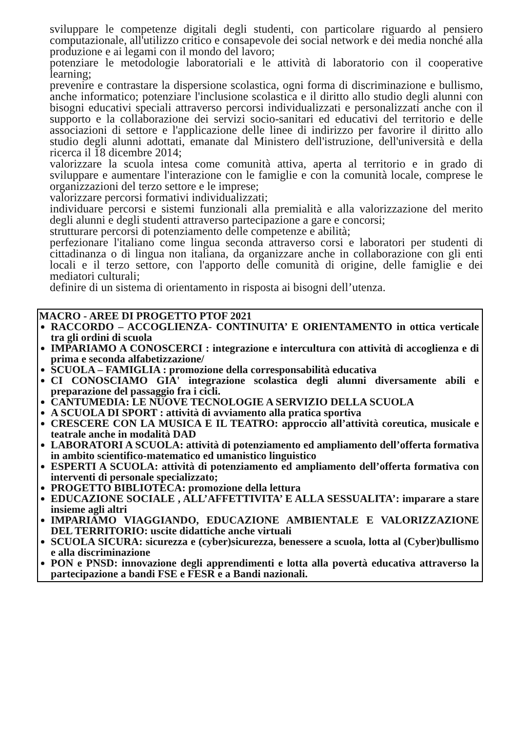sviluppare le competenze digitali degli studenti, con particolare riguardo al pensiero computazionale, all'utilizzo critico e consapevole dei social network e dei media nonché alla produzione e ai legami con il mondo del lavoro;
potenziare le metodologie laboratoriali e le attività di laboratorio con il cooperative learning;
prevenire e contrastare la dispersione scolastica, ogni forma di discriminazione e bullismo, anche informatico; potenziare l'inclusione scolastica e il diritto allo studio degli alunni con bisogni educativi speciali attraverso percorsi individualizzati e personalizzati anche con il supporto e la collaborazione dei servizi socio-sanitari ed educativi del territorio e delle associazioni di settore e l'applicazione delle linee di indirizzo per favorire il diritto allo studio degli alunni adottati, emanate dal Ministero dell'istruzione, dell'università e della ricerca il 18 dicembre 2014;
valorizzare la scuola intesa come comunità attiva, aperta al territorio e in grado di sviluppare e aumentare l'interazione con le famiglie e con la comunità locale, comprese le organizzazioni del terzo settore e le imprese;
valorizzare percorsi formativi individualizzati;
individuare percorsi e sistemi funzionali alla premialità e alla valorizzazione del merito degli alunni e degli studenti attraverso partecipazione a gare e concorsi;
strutturare percorsi di potenziamento delle competenze e abilità;
perfezionare l'italiano come lingua seconda attraverso corsi e laboratori per studenti di cittadinanza o di lingua non italiana, da organizzare anche in collaborazione con gli enti locali e il terzo settore, con l'apporto delle comunità di origine, delle famiglie e dei mediatori culturali;
definire di un sistema di orientamento in risposta ai bisogni dell’utenza.
MACRO - AREE DI PROGETTO PTOF 2021
RACCORDO – ACCOGLIENZA- CONTINUITA’ E ORIENTAMENTO in ottica verticale tra gli ordini di scuola
IMPARIAMO A CONOSCERCI : integrazione e intercultura con attività di accoglienza e di prima e seconda alfabetizzazione/
SCUOLA – FAMIGLIA : promozione della corresponsabilità educativa
CI CONOSCIAMO GIA' integrazione scolastica degli alunni diversamente abili e preparazione del passaggio fra i cicli.
CANTUMEDIA: LE NUOVE TECNOLOGIE A SERVIZIO DELLA SCUOLA
A SCUOLA DI SPORT : attività di avviamento alla pratica sportiva
CRESCERE CON LA MUSICA E IL TEATRO: approccio all’attività coreutica, musicale e teatrale anche in modalità DAD
LABORATORI A SCUOLA: attività di potenziamento ed ampliamento dell’offerta formativa in ambito scientifico-matematico ed umanistico linguistico
ESPERTI A SCUOLA: attività di potenziamento ed ampliamento dell’offerta formativa con interventi di personale specializzato;
PROGETTO BIBLIOTECA: promozione della lettura
EDUCAZIONE SOCIALE , ALL’AFFETTIVITA’ E ALLA SESSUALITA’: imparare a stare insieme agli altri
IMPARIAMO VIAGGIANDO, EDUCAZIONE AMBIENTALE E VALORIZZAZIONE DEL TERRITORIO: uscite didattiche anche virtuali
SCUOLA SICURA: sicurezza e (cyber)sicurezza, benessere a scuola, lotta al (Cyber)bullismo e alla discriminazione
PON e PNSD: innovazione degli apprendimenti e lotta alla povertà educativa attraverso la partecipazione a bandi FSE e FESR e a Bandi nazionali.